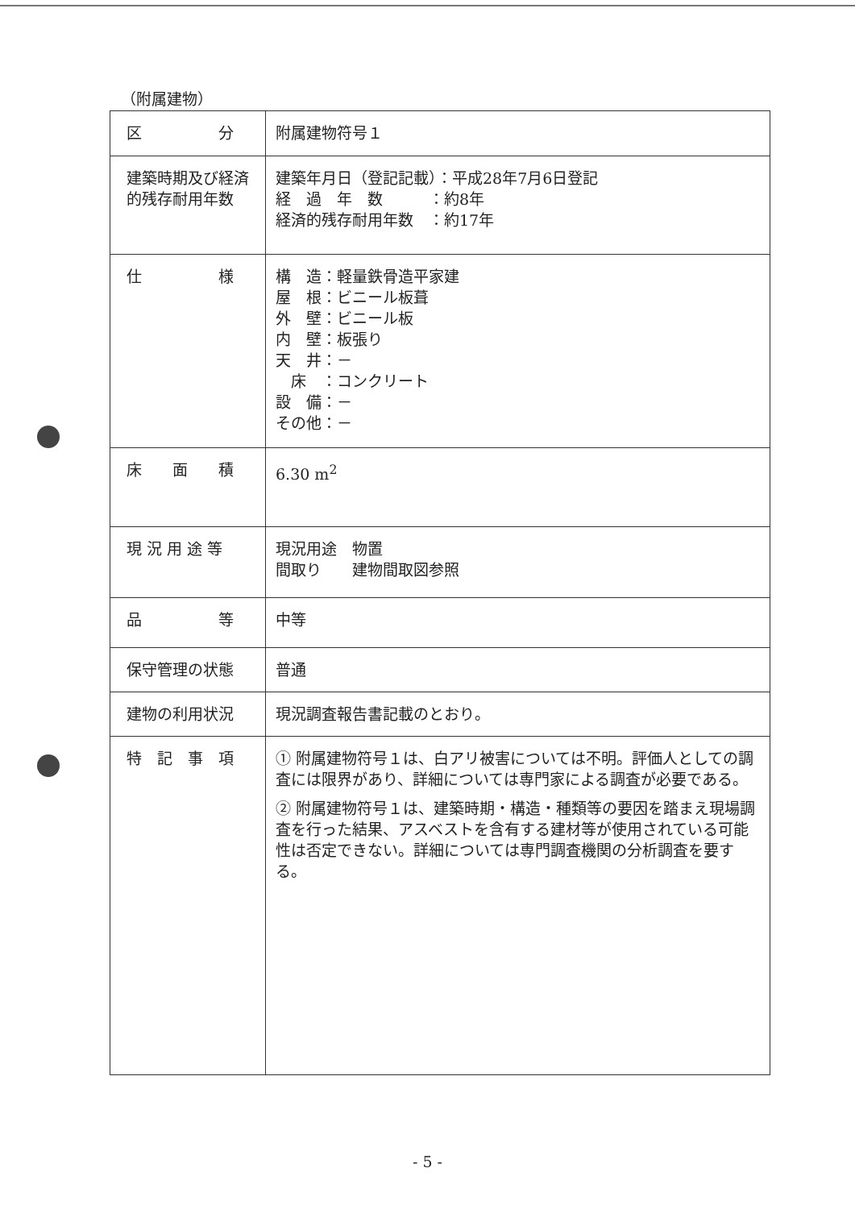（附属建物）
| 区 分 | 附属建物符号１ |
| 建築時期及び経済的残存耐用年数 | 建築年月日（登記記載）：平成28年7月6日登記 経 過 年 数 ：約8年 経済的残存耐用年数 ：約17年 |
| 仕 様 | 構 造：軽量鉄骨造平家建 屋 根：ビニール板葺 外 壁：ビニール板 内 壁：板張り 天 井：－ 床 ：コンクリート 設 備：－ その他：－ |
| 床 面 積 | 6.30 m<sup>2</sup> |
| 現 況 用 途 等 | 現況用途 物置 間取り 建物間取図参照 |
| 品 等 | 中等 |
| 保守管理の状態 | 普通 |
| 建物の利用状況 | 現況調査報告書記載のとおり。 |
| 特 記 事 項 | ① 附属建物符号１は、白アリ被害については不明。評価人としての調査には限界があり、詳細については専門家による調査が必要である。 ② 附属建物符号１は、建築時期・構造・種類等の要因を踏まえ現場調査を行った結果、アスベストを含有する建材等が使用されている可能性は否定できない。詳細については専門調査機関の分析調査を要する。 |
- 5 -